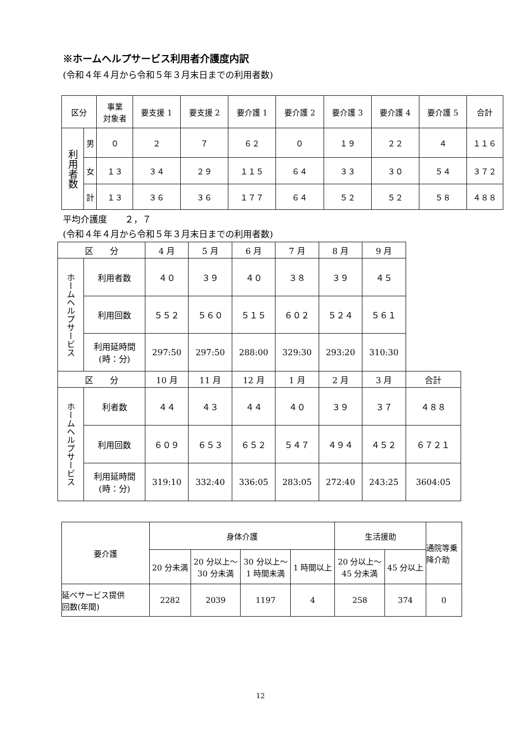※ホームヘルプサービス利用者介護度内訳
(令和４年４月から令和５年３月末日までの利用者数)
| 区分 | | 事業 対象者 | 要支援 1 | 要支援 2 | 要介護 1 | 要介護 2 | 要介護 3 | 要介護 4 | 要介護 5 | 合計 |
| --- | --- | --- | --- | --- | --- | --- | --- | --- | --- | --- |
| 利用者数 | 男 | ０ | ２ | ７ | ６２ | ０ | １９ | ２２ | ４ | １１６ |
| | 女 | １３ | ３４ | ２９ | １１５ | ６４ | ３３ | ３０ | ５４ | ３７２ |
| | 計 | １３ | ３６ | ３６ | １７７ | ６４ | ５２ | ５２ | ５８ | ４８８ |
平均介護度　　２，７
(令和４年４月から令和５年３月末日までの利用者数)
| 区 分 | | 4 月 | 5 月 | 6 月 | 7 月 | 8 月 | 9 月 | |
| ホームヘルプサービス | 利用者数 | ４０ | ３９ | ４０ | ３８ | ３９ | ４５ | |
| | 利用回数 | ５５２ | ５６０ | ５１５ | ６０２ | ５２４ | ５６１ | |
| | 利用延時間 (時：分) | 297:50 | 297:50 | 288:00 | 329:30 | 293:20 | 310:30 | |
| 区 分 | | 10 月 | 11 月 | 12 月 | 1 月 | 2 月 | 3 月 | 合計 |
| ホームヘルプサービス | 利者数 | ４４ | ４３ | ４４ | ４０ | ３９ | ３７ | ４８８ |
| | 利用回数 | ６０９ | ６５３ | ６５２ | ５４７ | ４９４ | ４５２ | ６７２１ |
| | 利用延時間 (時：分) | 319:10 | 332:40 | 336:05 | 283:05 | 272:40 | 243:25 | 3604:05 |
| 要介護 | 身体介護 | | | | 生活援助 | | 通院等乗 降介助 |
| --- | --- | --- | --- | --- | --- | --- | --- |
| | 20 分未満 | 20 分以上～ 30 分未満 | 30 分以上～ 1 時間未満 | 1 時間以上 | 20 分以上～ 45 分未満 | 45 分以上 | |
| 延べサービス提供 回数(年間) | 2282 | 2039 | 1197 | 4 | 258 | 374 | 0 |
12